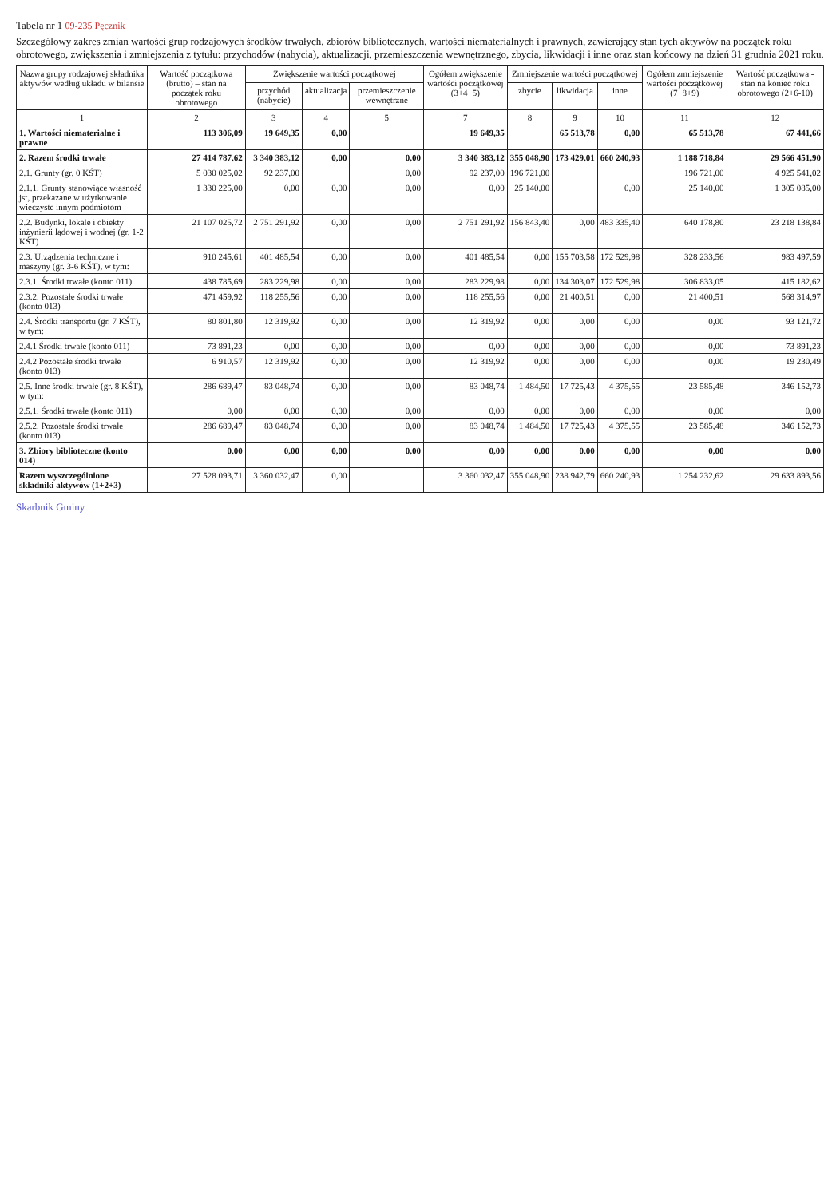Tabela nr 1 09-235 Pęcznik
Szczegółowy zakres zmian wartości grup rodzajowych środków trwałych, zbiorów bibliotecznych, wartości niematerialnych i prawnych, zawierający stan tych aktywów na początek roku obrotowego, zwiększenia i zmniejszenia z tytułu: przychodów (nabycia), aktualizacji, przemieszczenia wewnętrznego, zbycia, likwidacji i inne oraz stan końcowy na dzień 31 grudnia 2021 roku.
| Nazwa grupy rodzajowej składnika aktywów według układu w bilansie | Wartość początkowa (brutto) – stan na początek roku obrotowego | Zwiększenie wartości początkowej | | | Ogółem zwiększenie wartości początkowej (3+4+5) | Zmniejszenie wartości początkowej | | | Ogółem zmniejszenie wartości początkowej (7+8+9) | Wartość początkowa - stan na koniec roku obrotowego (2+6-10) |
| --- | --- | --- | --- | --- | --- | --- | --- | --- | --- | --- |
| | | przychód (nabycie) | aktualizacja | przemieszczenie wewnętrzne | | zbycie | likwidacja | inne | | |
| 1 | 2 | 3 | 4 | 5 | 7 | 8 | 9 | 10 | 11 | 12 |
| 1. Wartości niematerialne i prawne | 113 306,09 | 19 649,35 | 0,00 | | 19 649,35 | | 65 513,78 | 0,00 | 65 513,78 | 67 441,66 |
| 2. Razem środki trwałe | 27 414 787,62 | 3 340 383,12 | 0,00 | 0,00 | 3 340 383,12 | 355 048,90 | 173 429,01 | 660 240,93 | 1 188 718,84 | 29 566 451,90 |
| 2.1. Grunty (gr. 0 KŚT) | 5 030 025,02 | 92 237,00 | | 0,00 | 92 237,00 | 196 721,00 | | | 196 721,00 | 4 925 541,02 |
| 2.1.1. Grunty stanowiące własność jst, przekazane w użytkowanie wieczyste innym podmiotom | 1 330 225,00 | 0,00 | 0,00 | 0,00 | 0,00 | 25 140,00 | | 0,00 | 25 140,00 | 1 305 085,00 |
| 2.2. Budynki, lokale i obiekty inżynierii lądowej i wodnej (gr. 1-2 KŚT) | 21 107 025,72 | 2 751 291,92 | 0,00 | 0,00 | 2 751 291,92 | 156 843,40 | 0,00 | 483 335,40 | 640 178,80 | 23 218 138,84 |
| 2.3. Urządzenia techniczne i maszyny (gr. 3-6 KŚT), w tym: | 910 245,61 | 401 485,54 | 0,00 | 0,00 | 401 485,54 | 0,00 | 155 703,58 | 172 529,98 | 328 233,56 | 983 497,59 |
| 2.3.1. Środki trwałe (konto 011) | 438 785,69 | 283 229,98 | 0,00 | 0,00 | 283 229,98 | 0,00 | 134 303,07 | 172 529,98 | 306 833,05 | 415 182,62 |
| 2.3.2. Pozostałe środki trwałe (konto 013) | 471 459,92 | 118 255,56 | 0,00 | 0,00 | 118 255,56 | 0,00 | 21 400,51 | 0,00 | 21 400,51 | 568 314,97 |
| 2.4. Środki transportu (gr. 7 KŚT), w tym: | 80 801,80 | 12 319,92 | 0,00 | 0,00 | 12 319,92 | 0,00 | 0,00 | 0,00 | 0,00 | 93 121,72 |
| 2.4.1 Środki trwałe (konto 011) | 73 891,23 | 0,00 | 0,00 | 0,00 | 0,00 | 0,00 | 0,00 | 0,00 | 0,00 | 73 891,23 |
| 2.4.2 Pozostałe środki trwałe (konto 013) | 6 910,57 | 12 319,92 | 0,00 | 0,00 | 12 319,92 | 0,00 | 0,00 | 0,00 | 0,00 | 19 230,49 |
| 2.5. Inne środki trwałe (gr. 8 KŚT), w tym: | 286 689,47 | 83 048,74 | 0,00 | 0,00 | 83 048,74 | 1 484,50 | 17 725,43 | 4 375,55 | 23 585,48 | 346 152,73 |
| 2.5.1. Środki trwałe (konto 011) | 0,00 | 0,00 | 0,00 | 0,00 | 0,00 | 0,00 | 0,00 | 0,00 | 0,00 | 0,00 |
| 2.5.2. Pozostałe środki trwałe (konto 013) | 286 689,47 | 83 048,74 | 0,00 | 0,00 | 83 048,74 | 1 484,50 | 17 725,43 | 4 375,55 | 23 585,48 | 346 152,73 |
| 3. Zbiory biblioteczne (konto 014) | 0,00 | 0,00 | 0,00 | 0,00 | 0,00 | 0,00 | 0,00 | 0,00 | 0,00 | 0,00 |
| Razem wyszczególnione składniki aktywów (1+2+3) | 27 528 093,71 | 3 360 032,47 | 0,00 | | 3 360 032,47 | 355 048,90 | 238 942,79 | 660 240,93 | 1 254 232,62 | 29 633 893,56 |
Skarbnik Gminy